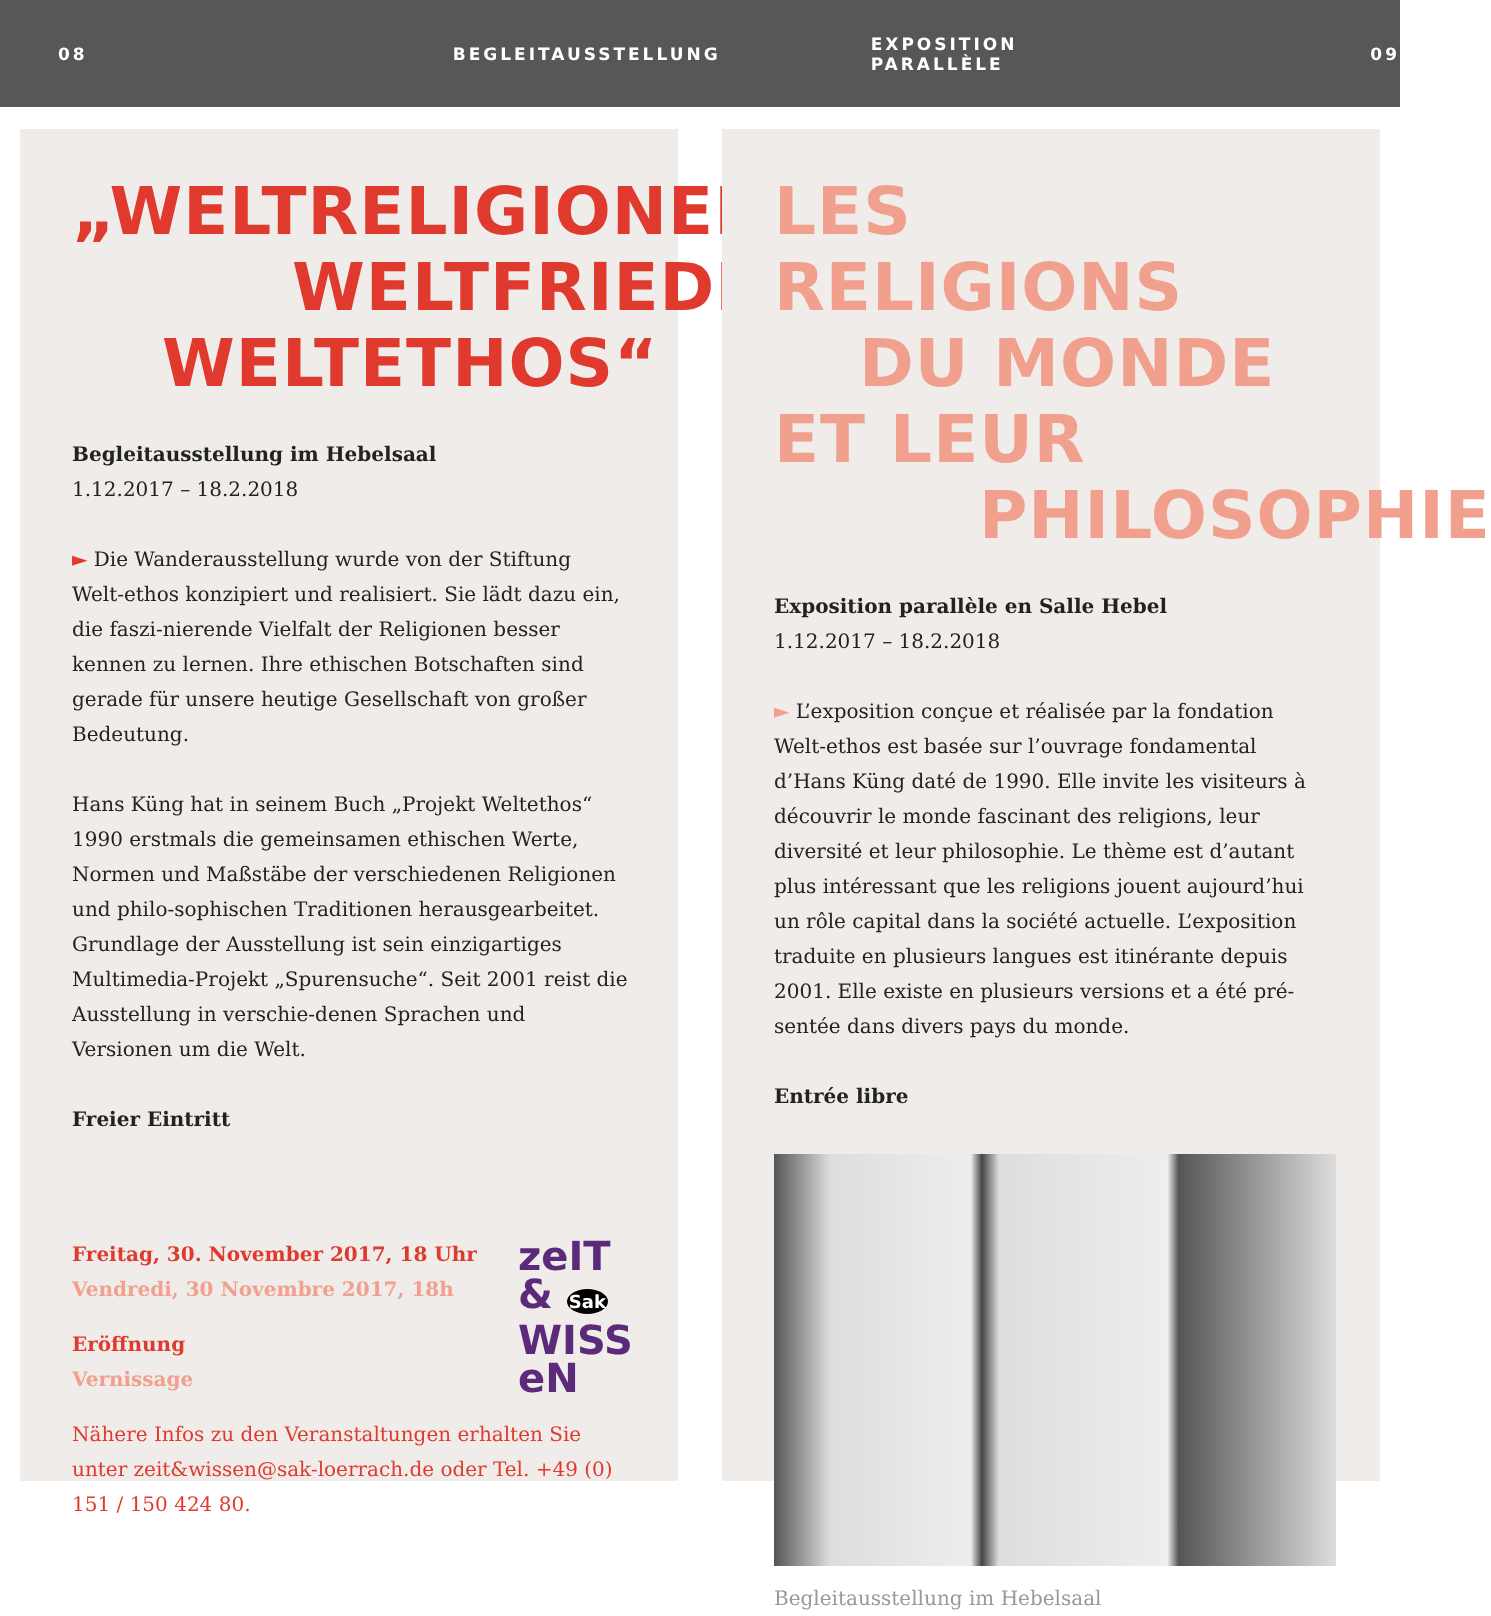08 BEGLEITAUSSTELLUNG EXPOSITION PARALLÈLE 09
„WELTRELIGIONEN-
WELTFRIEDEN-
WELTETHOS“
Begleitausstellung im Hebelsaal
1.12.2017 – 18.2.2018
► Die Wanderausstellung wurde von der Stiftung Welt-ethos konzipiert und realisiert. Sie lädt dazu ein, die faszi-nierende Vielfalt der Religionen besser kennen zu lernen. Ihre ethischen Botschaften sind gerade für unsere heutige Gesellschaft von großer Bedeutung.
Hans Küng hat in seinem Buch „Projekt Weltethos“ 1990 erstmals die gemeinsamen ethischen Werte, Normen und Maßstäbe der verschiedenen Religionen und philo-sophischen Traditionen herausgearbeitet. Grundlage der Ausstellung ist sein einzigartiges Multimedia-Projekt „Spurensuche“. Seit 2001 reist die Ausstellung in verschie-denen Sprachen und Versionen um die Welt.
Freier Eintritt
Freitag, 30. November 2017, 18 Uhr
Vendredi, 30 Novembre 2017, 18h
Eröffnung
Vernissage
zeIT & Sak WISS eN
Nähere Infos zu den Veranstaltungen erhalten Sie unter zeit&wissen@sak-loerrach.de oder Tel. +49 (0) 151 / 150 424 80.
LES RELIGIONS
DU MONDE ET LEUR
PHILOSOPHIE
Exposition parallèle en Salle Hebel
1.12.2017 – 18.2.2018
► L’exposition conçue et réalisée par la fondation Welt-ethos est basée sur l’ouvrage fondamental d’Hans Küng daté de 1990. Elle invite les visiteurs à découvrir le monde fascinant des religions, leur diversité et leur philosophie. Le thème est d’autant plus intéressant que les religions jouent aujourd’hui un rôle capital dans la société actuelle. L’exposition traduite en plusieurs langues est itinérante depuis 2001. Elle existe en plusieurs versions et a été pré-sentée dans divers pays du monde.
Entrée libre
Begleitausstellung im Hebelsaal